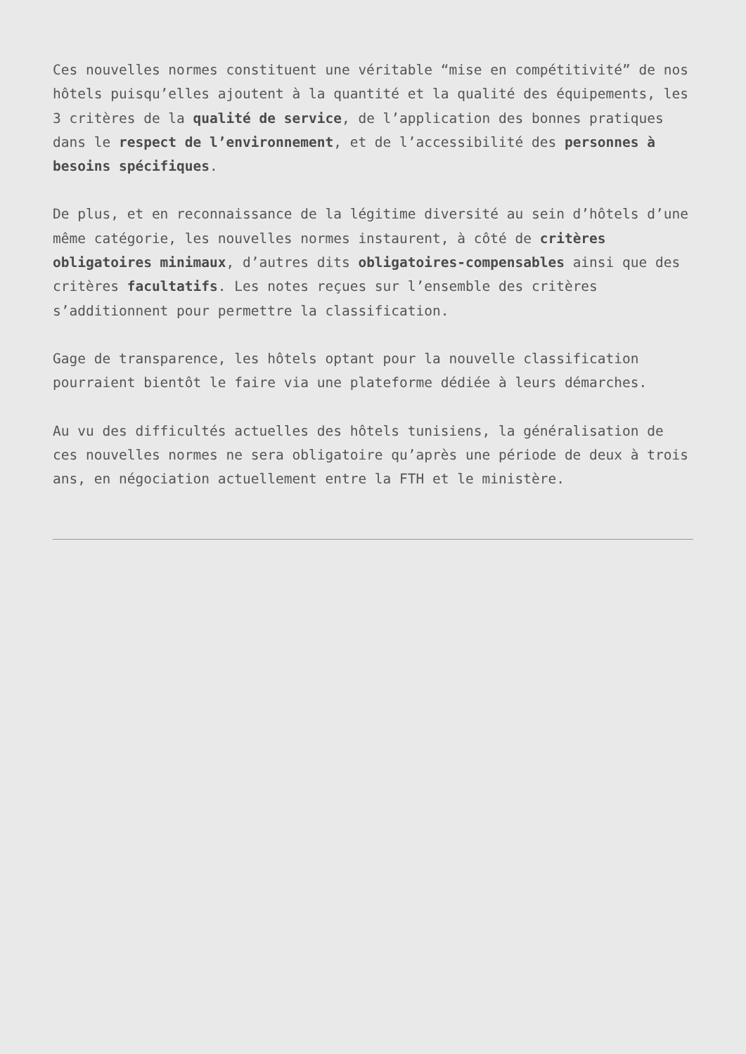Ces nouvelles normes constituent une véritable “mise en compétitivité” de nos hôtels puisqu’elles ajoutent à la quantité et la qualité des équipements, les 3 critères de la qualité de service, de l’application des bonnes pratiques dans le respect de l’environnement, et de l’accessibilité des personnes à besoins spécifiques.
De plus, et en reconnaissance de la légitime diversité au sein d’hôtels d’une même catégorie, les nouvelles normes instaurent, à côté de critères obligatoires minimaux, d’autres dits obligatoires-compensables ainsi que des critères facultatifs. Les notes reçues sur l’ensemble des critères s’additionnent pour permettre la classification.
Gage de transparence, les hôtels optant pour la nouvelle classification pourraient bientôt le faire via une plateforme dédiée à leurs démarches.
Au vu des difficultés actuelles des hôtels tunisiens, la généralisation de ces nouvelles normes ne sera obligatoire qu’après une période de deux à trois ans, en négociation actuellement entre la FTH et le ministère.